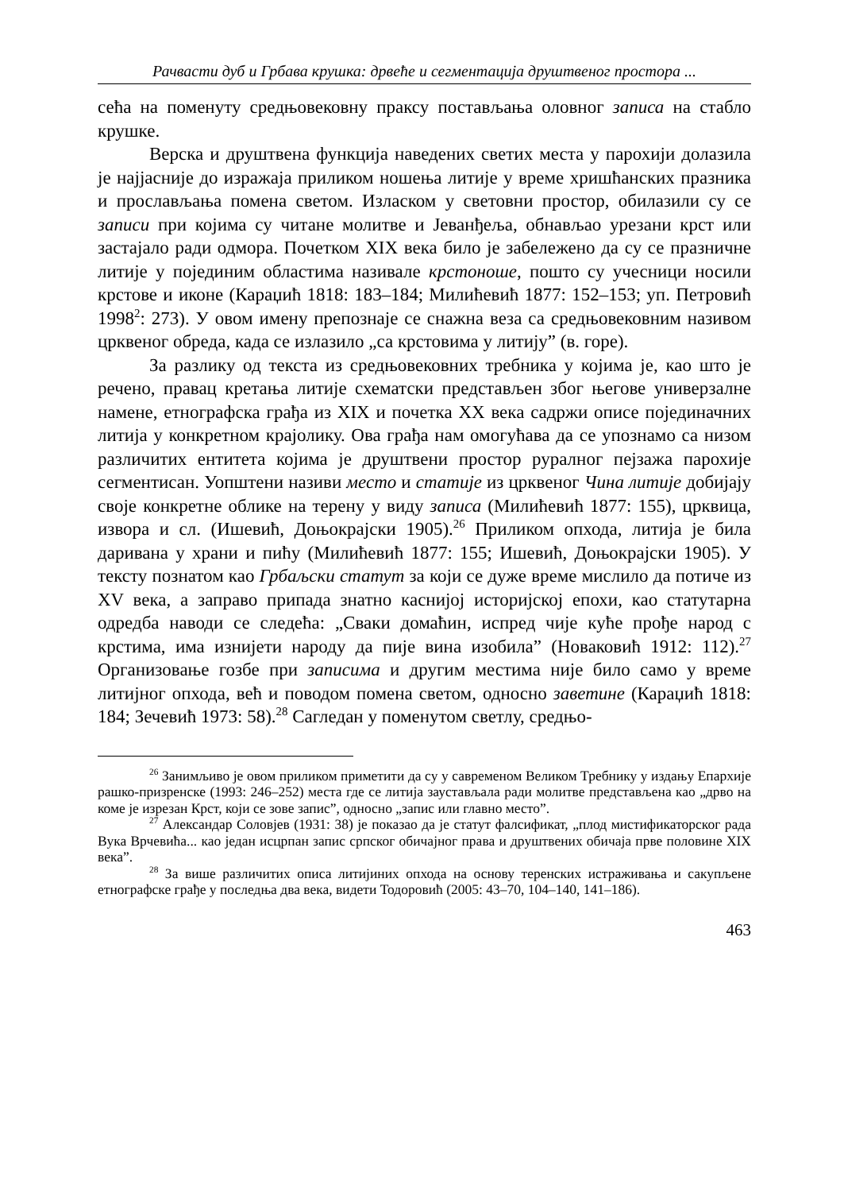Рачвасти дуб и Грбава крушка: дрвеће и сегментација друштвеног простора ...
сећа на поменуту средњовековну праксу постављања оловног записа на стабло крушке.
Верска и друштвена функција наведених светих места у парохији долазила је најјасније до изражаја приликом ношења литије у време хришћанских празника и прослављања помена светом. Изласком у световни простор, обилазили су се записи при којима су читане молитве и Јеванђеља, обнављао урезани крст или застајало ради одмора. Почетком XIX века било је забележено да су се празничне литије у појединим областима називале крстоноше, пошто су учесници носили крстове и иконе (Караџић 1818: 183–184; Милићевић 1877: 152–153; уп. Петровић 1998<sup>2</sup>: 273). У овом имену препознаје се снажна веза са средњовековним називом црквеног обреда, када се излазило „са крстовима у литију” (в. горе).
За разлику од текста из средњовековних требника у којима је, као што је речено, правац кретања литије схематски представљен због његове универзалне намене, етнографска грађа из XIX и почетка XX века садржи описе појединачних литија у конкретном крајолику. Ова грађа нам омогућава да се упознамо са низом различитих ентитета којима је друштвени простор руралног пејзажа парохије сегментисан. Уопштени називи место и статије из црквеног Чина литије добијају своје конкретне облике на терену у виду записа (Милићевић 1877: 155), црквица, извора и сл. (Ишевић, Доњокрајски 1905).<sup>26</sup> Приликом опхода, литија је била даривана у храни и пићу (Милићевић 1877: 155; Ишевић, Доњокрајски 1905). У тексту познатом као Грбаљски статут за који се дуже време мислило да потиче из XV века, а заправо припада знатно каснијој историјској епохи, као статутарна одредба наводи се следећа: „Сваки домаћин, испред чије куће прође народ с крстима, има изнијети народу да пије вина изобила” (Новаковић 1912: 112).<sup>27</sup> Организовање гозбе при записима и другим местима није било само у време литијног опхода, већ и поводом помена светом, односно заветине (Караџић 1818: 184; Зечевић 1973: 58).<sup>28</sup> Сагледан у поменутом светлу, средњо-
<sup>26</sup> Занимљиво је овом приликом приметити да су у савременом Великом Требнику у издању Епархије рашко-призренске (1993: 246–252) места где се литија заустављала ради молитве представљена као „дрво на коме је изрезан Крст, који се зове запис”, односно „запис или главно место”.
<sup>27</sup> Александар Соловјев (1931: 38) је показао да је статут фалсификат, „плод мистификаторског рада Вука Врчевића... као један исцрпан запис српског обичајног права и друштвених обичаја прве половине XIX века”.
<sup>28</sup> За више различитих описа литијиних опхода на основу теренских истраживања и сакупљене етнографске грађе у последња два века, видети Тодоровић (2005: 43–70, 104–140, 141–186).
463